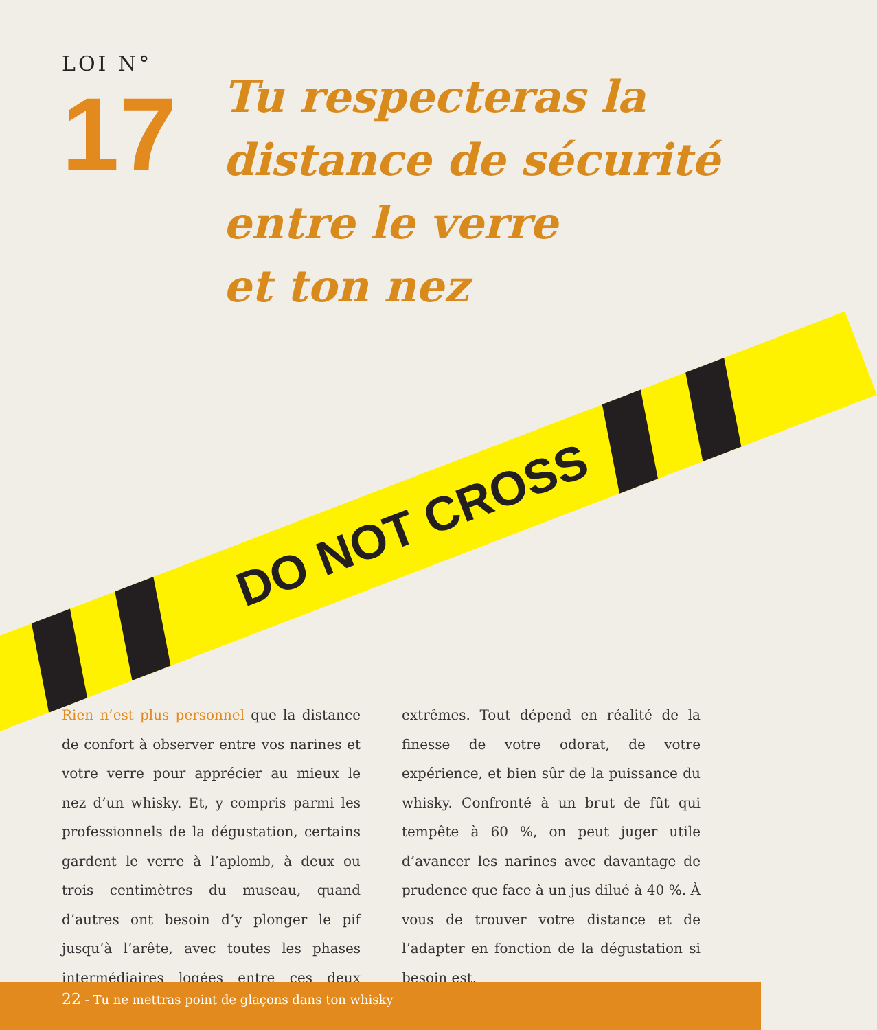LOI N°
17
Tu respecteras la
distance de sécurité
entre le verre
et ton nez
DO NOT CROSS
Rien n’est plus personnel que la distance de confort à observer entre vos narines et votre verre pour apprécier au mieux le nez d’un whisky. Et, y compris parmi les professionnels de la dégustation, certains gardent le verre à l’aplomb, à deux ou trois centimètres du museau, quand d’autres ont besoin d’y plonger le pif jusqu’à l’arête, avec toutes les phases intermédiaires logées entre ces deux extrêmes. Tout dépend en réalité de la finesse de votre odorat, de votre expérience, et bien sûr de la puissance du whisky. Confronté à un brut de fût qui tempête à 60 %, on peut juger utile d’avancer les narines avec davantage de prudence que face à un jus dilué à 40 %. À vous de trouver votre distance et de l’adapter en fonction de la dégustation si besoin est.
22 - Tu ne mettras point de glaçons dans ton whisky